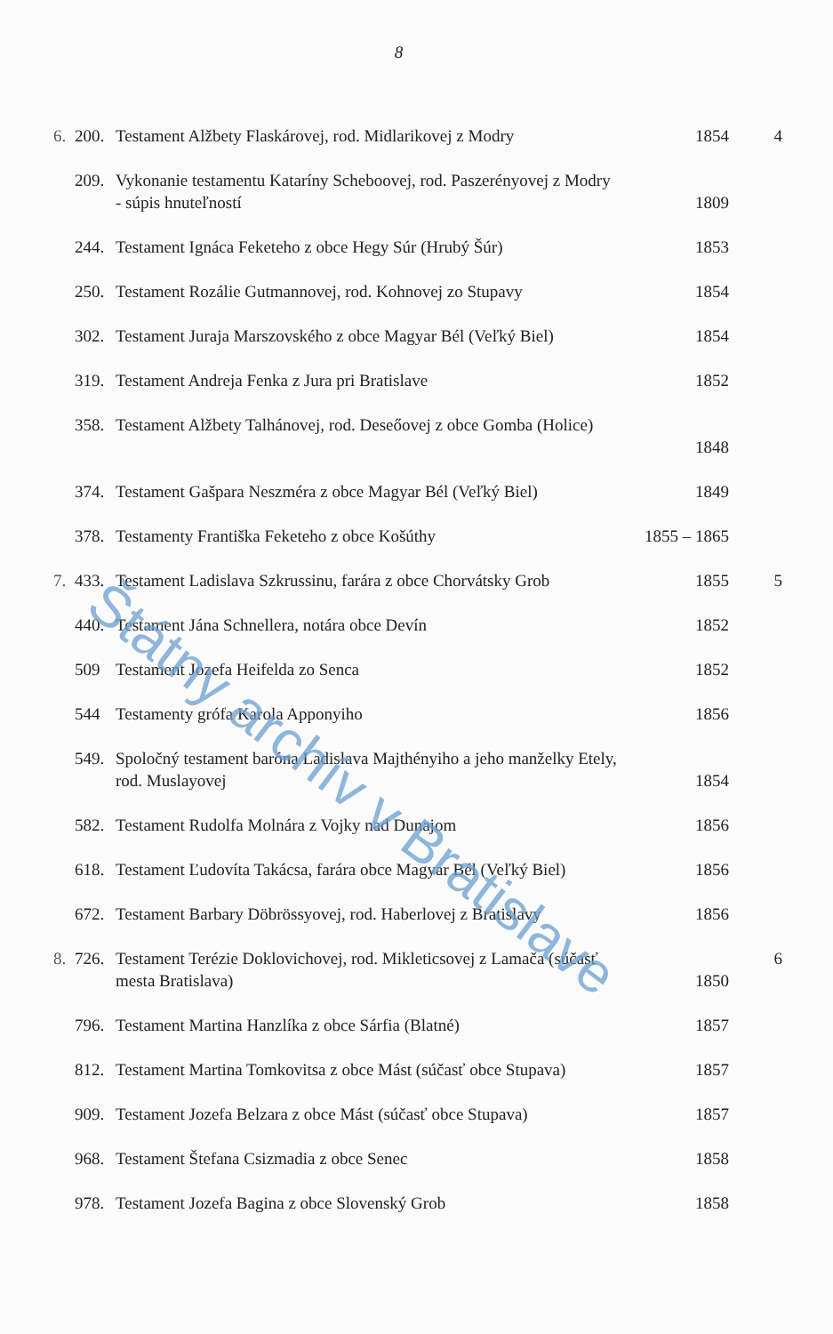8
| 6. | 200. | Testament Alžbety Flaskárovej, rod. Midlarikovej z Modry | 1854 | 4 |
| | 209. | Vykonanie testamentu Kataríny Scheboovej, rod. Paszerényovej z Modry - súpis hnuteľností | 1809 | |
| | 244. | Testament Ignáca Feketeho z obce Hegy Súr (Hrubý Šúr) | 1853 | |
| | 250. | Testament Rozálie Gutmannovej, rod. Kohnovej zo Stupavy | 1854 | |
| | 302. | Testament Juraja Marszovského z obce Magyar Bél (Veľký Biel) | 1854 | |
| | 319. | Testament Andreja Fenka z Jura pri Bratislave | 1852 | |
| | 358. | Testament Alžbety Talhánovej, rod. Deseőovej z obce Gomba (Holice) | 1848 | |
| | 374. | Testament Gašpara Neszméra z obce Magyar Bél (Veľký Biel) | 1849 | |
| | 378. | Testamenty Františka Feketeho z obce Košúthy | 1855 – 1865 | |
| 7. | 433. | Testament Ladislava Szkrussinu, farára z obce Chorvátsky Grob | 1855 | 5 |
| | 440. | Testament Jána Schnellera, notára obce Devín | 1852 | |
| | 509 | Testament Jozefa Heifelda zo Senca | 1852 | |
| | 544 | Testamenty grófa Karola Apponyiho | 1856 | |
| | 549. | Spoločný testament baróna Ladislava Majthényiho a jeho manželky Etely, rod. Muslayovej | 1854 | |
| | 582. | Testament Rudolfa Molnára z Vojky nad Dunajom | 1856 | |
| | 618. | Testament Ľudovíta Takácsa, farára obce Magyar Bél (Veľký Biel) | 1856 | |
| | 672. | Testament Barbary Döbrössyovej, rod. Haberlovej z Bratislavy | 1856 | |
| 8. | 726. | Testament Terézie Doklovichovej, rod. Mikleticsovej z Lamača (súčasť mesta Bratislava) | 1850 | 6 |
| | 796. | Testament Martina Hanzlíka z obce Sárfia (Blatné) | 1857 | |
| | 812. | Testament Martina Tomkovitsa z obce Mást (súčasť obce Stupava) | 1857 | |
| | 909. | Testament Jozefa Belzara z obce Mást (súčasť obce Stupava) | 1857 | |
| | 968. | Testament Štefana Csizmadia z obce Senec | 1858 | |
| | 978. | Testament Jozefa Bagina z obce Slovenský Grob | 1858 | |
Štátny archív v Bratislave